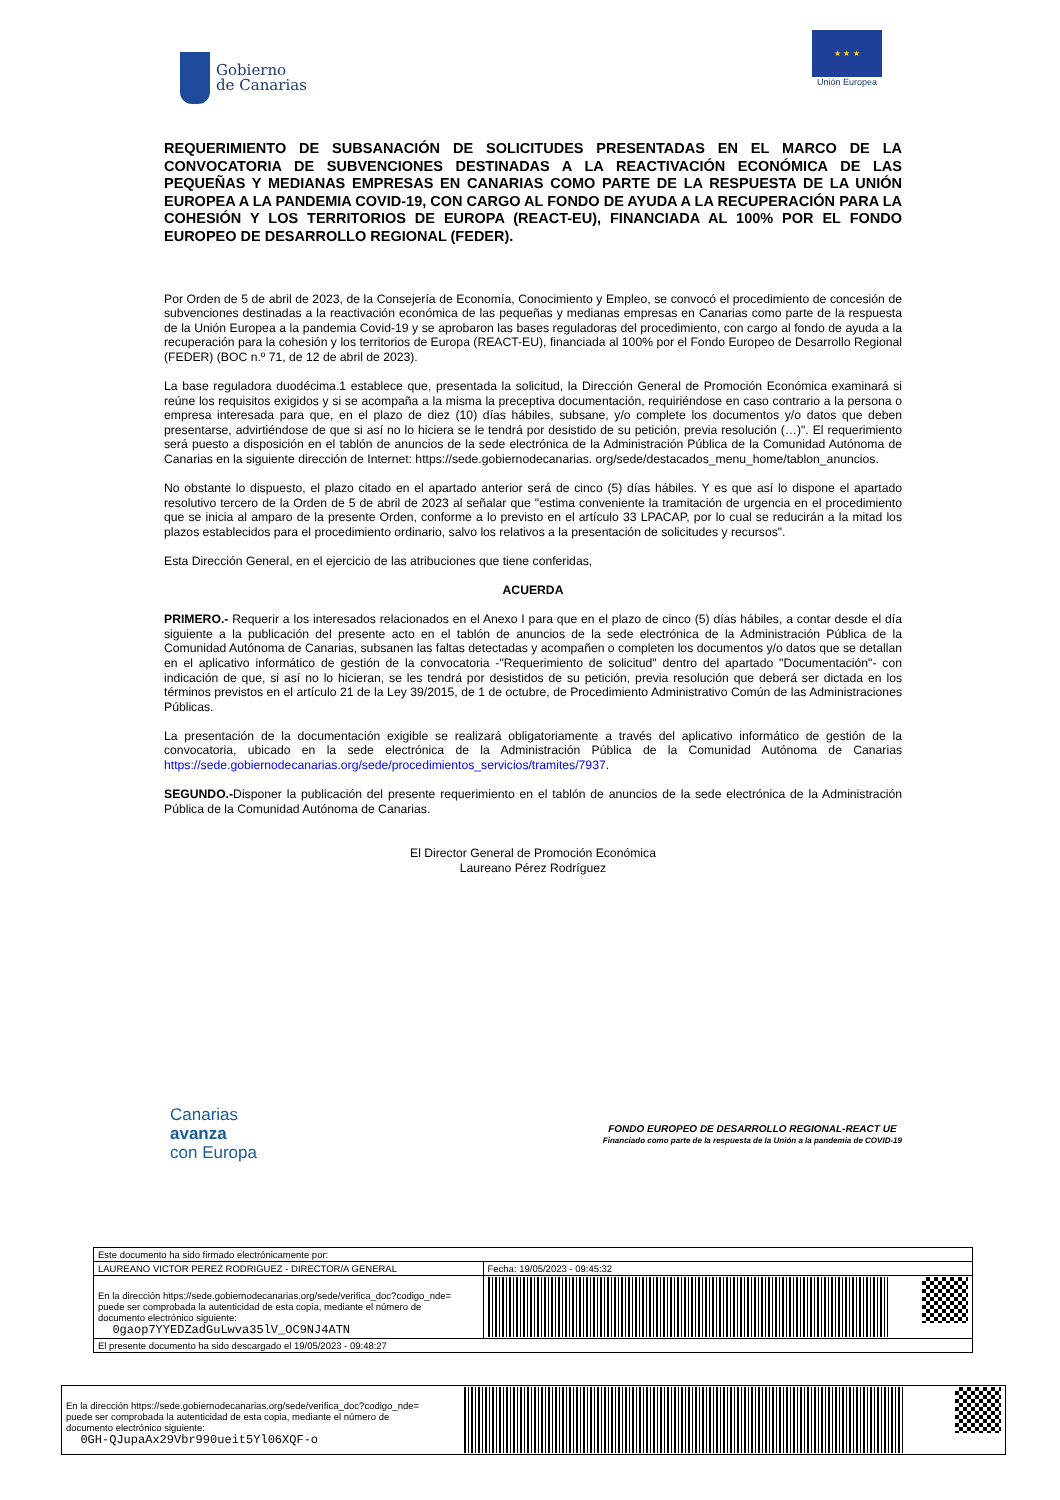Gobierno
de Canarias
★ ★ ★
Unión Europea
REQUERIMIENTO DE SUBSANACIÓN DE SOLICITUDES PRESENTADAS EN EL MARCO DE LA CONVOCATORIA DE SUBVENCIONES DESTINADAS A LA REACTIVACIÓN ECONÓMICA DE LAS PEQUEÑAS Y MEDIANAS EMPRESAS EN CANARIAS COMO PARTE DE LA RESPUESTA DE LA UNIÓN EUROPEA A LA PANDEMIA COVID-19, CON CARGO AL FONDO DE AYUDA A LA RECUPERACIÓN PARA LA COHESIÓN Y LOS TERRITORIOS DE EUROPA (REACT-EU), FINANCIADA AL 100% POR EL FONDO EUROPEO DE DESARROLLO REGIONAL (FEDER).
Por Orden de 5 de abril de 2023, de la Consejería de Economía, Conocimiento y Empleo, se convocó el procedimiento de concesión de subvenciones destinadas a la reactivación económica de las pequeñas y medianas empresas en Canarias como parte de la respuesta de la Unión Europea a la pandemia Covid-19 y se aprobaron las bases reguladoras del procedimiento, con cargo al fondo de ayuda a la recuperación para la cohesión y los territorios de Europa (REACT-EU), financiada al 100% por el Fondo Europeo de Desarrollo Regional (FEDER) (BOC n.º 71, de 12 de abril de 2023).
La base reguladora duodécima.1 establece que, presentada la solicitud, la Dirección General de Promoción Económica examinará si reúne los requisitos exigidos y si se acompaña a la misma la preceptiva documentación, requiriéndose en caso contrario a la persona o empresa interesada para que, en el plazo de diez (10) días hábiles, subsane, y/o complete los documentos y/o datos que deben presentarse, advirtiéndose de que si así no lo hiciera se le tendrá por desistido de su petición, previa resolución (…)". El requerimiento será puesto a disposición en el tablón de anuncios de la sede electrónica de la Administración Pública de la Comunidad Autónoma de Canarias en la siguiente dirección de Internet: https://sede.gobiernodecanarias. org/sede/destacados_menu_home/tablon_anuncios.
No obstante lo dispuesto, el plazo citado en el apartado anterior será de cinco (5) días hábiles. Y es que así lo dispone el apartado resolutivo tercero de la Orden de 5 de abril de 2023 al señalar que "estima conveniente la tramitación de urgencia en el procedimiento que se inicia al amparo de la presente Orden, conforme a lo previsto en el artículo 33 LPACAP, por lo cual se reducirán a la mitad los plazos establecidos para el procedimiento ordinario, salvo los relativos a la presentación de solicitudes y recursos".
Esta Dirección General, en el ejercicio de las atribuciones que tiene conferidas,
ACUERDA
PRIMERO.- Requerir a los interesados relacionados en el Anexo I para que en el plazo de cinco (5) días hábiles, a contar desde el día siguiente a la publicación del presente acto en el tablón de anuncios de la sede electrónica de la Administración Pública de la Comunidad Autónoma de Canarias, subsanen las faltas detectadas y acompañen o completen los documentos y/o datos que se detallan en el aplicativo informático de gestión de la convocatoria -"Requerimiento de solicitud" dentro del apartado "Documentación"- con indicación de que, si así no lo hicieran, se les tendrá por desistidos de su petición, previa resolución que deberá ser dictada en los términos previstos en el artículo 21 de la Ley 39/2015, de 1 de octubre, de Procedimiento Administrativo Común de las Administraciones Públicas.
La presentación de la documentación exigible se realizará obligatoriamente a través del aplicativo informático de gestión de la convocatoria, ubicado en la sede electrónica de la Administración Pública de la Comunidad Autónoma de Canarias https://sede.gobiernodecanarias.org/sede/procedimientos_servicios/tramites/7937.
SEGUNDO.-Disponer la publicación del presente requerimiento en el tablón de anuncios de la sede electrónica de la Administración Pública de la Comunidad Autónoma de Canarias.
El Director General de Promoción Económica
Laureano Pérez Rodríguez
Canarias
avanza
con Europa
FONDO EUROPEO DE DESARROLLO REGIONAL-REACT UE
Financiado como parte de la respuesta de la Unión a la pandemia de COVID-19
| Este documento ha sido firmado electrónicamente por: | | |
| LAUREANO VICTOR PEREZ RODRIGUEZ - DIRECTOR/A GENERAL | | Fecha: 19/05/2023 - 09:45:32 |
| En la dirección https://sede.gobiernodecanarias.org/sede/verifica_doc?codigo_nde= puede ser comprobada la autenticidad de esta copia, mediante el número de documento electrónico siguiente: 0gaop7YYEDZadGuLwva35lV_OC9NJ4ATN | | |
| El presente documento ha sido descargado el 19/05/2023 - 09:48:27 | | |
| En la dirección https://sede.gobiernodecanarias.org/sede/verifica_doc?codigo_nde= puede ser comprobada la autenticidad de esta copia, mediante el número de documento electrónico siguiente: 0GH-QJupaAx29Vbr990ueit5Yl06XQF-o | |